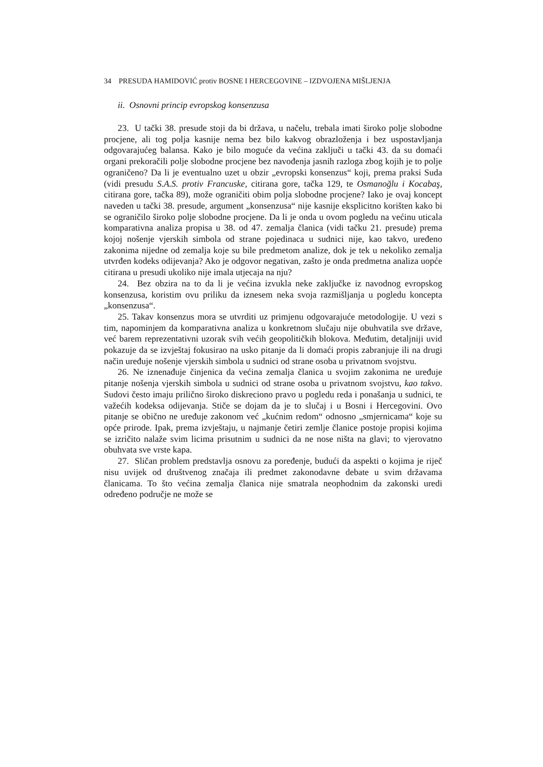34 PRESUDA HAMIDOVIĆ protiv BOSNE I HERCEGOVINE – IZDVOJENA MIŠLJENJA
ii. Osnovni princip evropskog konsenzusa
23. U tački 38. presude stoji da bi država, u načelu, trebala imati široko polje slobodne procjene, ali tog polja kasnije nema bez bilo kakvog obrazloženja i bez uspostavljanja odgovarajućeg balansa. Kako je bilo moguće da većina zaključi u tački 43. da su domaći organi prekoračili polje slobodne procjene bez navođenja jasnih razloga zbog kojih je to polje ograničeno? Da li je eventualno uzet u obzir „evropski konsenzus“ koji, prema praksi Suda (vidi presudu S.A.S. protiv Francuske, citirana gore, tačka 129, te Osmanoğlu i Kocabaş, citirana gore, tačka 89), može ograničiti obim polja slobodne procjene? Iako je ovaj koncept naveden u tački 38. presude, argument „konsenzusa“ nije kasnije eksplicitno korišten kako bi se ograničilo široko polje slobodne procjene. Da li je onda u ovom pogledu na većinu uticala komparativna analiza propisa u 38. od 47. zemalja članica (vidi tačku 21. presude) prema kojoj nošenje vjerskih simbola od strane pojedinaca u sudnici nije, kao takvo, uređeno zakonima nijedne od zemalja koje su bile predmetom analize, dok je tek u nekoliko zemalja utvrđen kodeks odijevanja? Ako je odgovor negativan, zašto je onda predmetna analiza uopće citirana u presudi ukoliko nije imala utjecaja na nju?
24. Bez obzira na to da li je većina izvukla neke zaključke iz navodnog evropskog konsenzusa, koristim ovu priliku da iznesem neka svoja razmišljanja u pogledu koncepta „konsenzusa“.
25. Takav konsenzus mora se utvrditi uz primjenu odgovarajuće metodologije. U vezi s tim, napominjem da komparativna analiza u konkretnom slučaju nije obuhvatila sve države, već barem reprezentativni uzorak svih većih geopolitičkih blokova. Međutim, detaljniji uvid pokazuje da se izvještaj fokusirao na usko pitanje da li domaći propis zabranjuje ili na drugi način uređuje nošenje vjerskih simbola u sudnici od strane osoba u privatnom svojstvu.
26. Ne iznenađuje činjenica da većina zemalja članica u svojim zakonima ne uređuje pitanje nošenja vjerskih simbola u sudnici od strane osoba u privatnom svojstvu, kao takvo. Sudovi često imaju prilično široko diskreciono pravo u pogledu reda i ponašanja u sudnici, te važećih kodeksa odijevanja. Stiče se dojam da je to slučaj i u Bosni i Hercegovini. Ovo pitanje se obično ne uređuje zakonom već „kućnim redom“ odnosno „smjernicama“ koje su opće prirode. Ipak, prema izvještaju, u najmanje četiri zemlje članice postoje propisi kojima se izričito nalaže svim licima prisutnim u sudnici da ne nose ništa na glavi; to vjerovatno obuhvata sve vrste kapa.
27. Sličan problem predstavlja osnovu za poređenje, budući da aspekti o kojima je riječ nisu uvijek od društvenog značaja ili predmet zakonodavne debate u svim državama članicama. To što većina zemalja članica nije smatrala neophodnim da zakonski uredi određeno područje ne može se